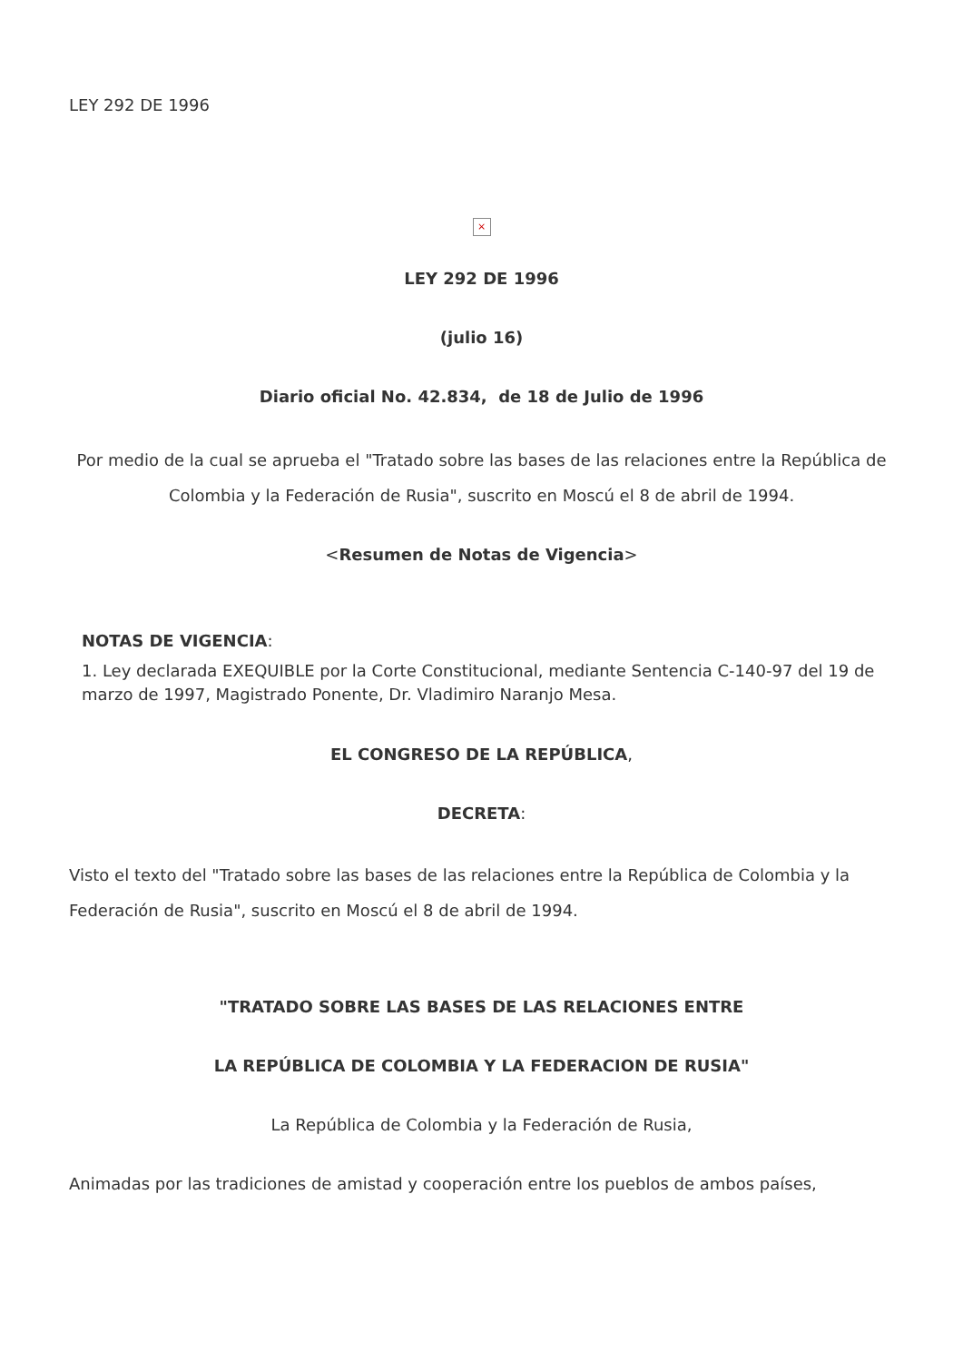LEY 292 DE 1996
×
LEY 292 DE 1996
(julio 16)
Diario oficial No. 42.834, de 18 de Julio de 1996
Por medio de la cual se aprueba el "Tratado sobre las bases de las relaciones entre la República de Colombia y la Federación de Rusia", suscrito en Moscú el 8 de abril de 1994.
<Resumen de Notas de Vigencia>
NOTAS DE VIGENCIA:
1. Ley declarada EXEQUIBLE por la Corte Constitucional, mediante Sentencia C-140-97 del 19 de marzo de 1997, Magistrado Ponente, Dr. Vladimiro Naranjo Mesa.
EL CONGRESO DE LA REPÚBLICA,
DECRETA:
Visto el texto del "Tratado sobre las bases de las relaciones entre la República de Colombia y la Federación de Rusia", suscrito en Moscú el 8 de abril de 1994.
"TRATADO SOBRE LAS BASES DE LAS RELACIONES ENTRE
LA REPÚBLICA DE COLOMBIA Y LA FEDERACION DE RUSIA"
La República de Colombia y la Federación de Rusia,
Animadas por las tradiciones de amistad y cooperación entre los pueblos de ambos países,